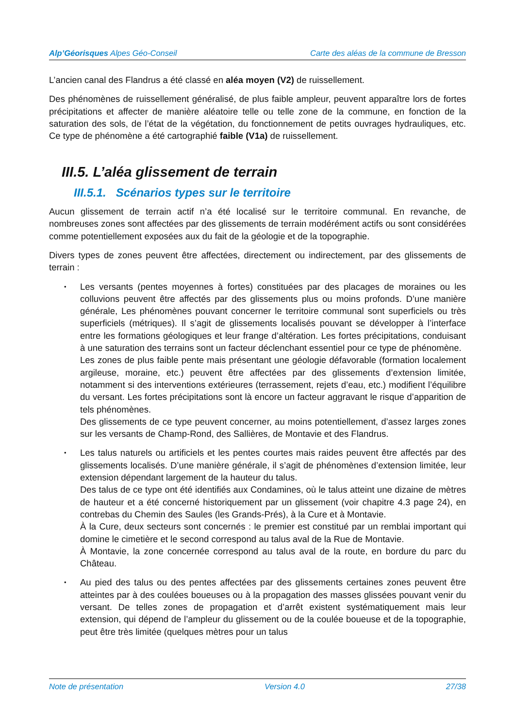Alp’Géorisques Alpes Géo-Conseil Carte des aléas de la commune de Bresson
L’ancien canal des Flandrus a été classé en aléa moyen (V2) de ruissellement.
Des phénomènes de ruissellement généralisé, de plus faible ampleur, peuvent apparaître lors de fortes précipitations et affecter de manière aléatoire telle ou telle zone de la commune, en fonction de la saturation des sols, de l’état de la végétation, du fonctionnement de petits ouvrages hydrauliques, etc. Ce type de phénomène a été cartographié faible (V1a) de ruissellement.
III.5. L’aléa glissement de terrain
III.5.1. Scénarios types sur le territoire
Aucun glissement de terrain actif n’a été localisé sur le territoire communal. En revanche, de nombreuses zones sont affectées par des glissements de terrain modérément actifs ou sont considérées comme potentiellement exposées aux du fait de la géologie et de la topographie.
Divers types de zones peuvent être affectées, directement ou indirectement, par des glissements de terrain :
• Les versants (pentes moyennes à fortes) constituées par des placages de moraines ou les colluvions peuvent être affectés par des glissements plus ou moins profonds. D’une manière générale, Les phénomènes pouvant concerner le territoire communal sont superficiels ou très superficiels (métriques). Il s’agit de glissements localisés pouvant se développer à l’interface entre les formations géologiques et leur frange d’altération. Les fortes précipitations, conduisant à une saturation des terrains sont un facteur déclenchant essentiel pour ce type de phénomène.
Les zones de plus faible pente mais présentant une géologie défavorable (formation localement argileuse, moraine, etc.) peuvent être affectées par des glissements d’extension limitée, notamment si des interventions extérieures (terrassement, rejets d’eau, etc.) modifient l’équilibre du versant. Les fortes précipitations sont là encore un facteur aggravant le risque d’apparition de tels phénomènes.
Des glissements de ce type peuvent concerner, au moins potentiellement, d’assez larges zones sur les versants de Champ-Rond, des Sallières, de Montavie et des Flandrus.
• Les talus naturels ou artificiels et les pentes courtes mais raides peuvent être affectés par des glissements localisés. D’une manière générale, il s’agit de phénomènes d’extension limitée, leur extension dépendant largement de la hauteur du talus.
Des talus de ce type ont été identifiés aux Condamines, où le talus atteint une dizaine de mètres de hauteur et a été concerné historiquement par un glissement (voir chapitre 4.3 page 24), en contrebas du Chemin des Saules (les Grands-Prés), à la Cure et à Montavie.
À la Cure, deux secteurs sont concernés : le premier est constitué par un remblai important qui domine le cimetière et le second correspond au talus aval de la Rue de Montavie.
À Montavie, la zone concernée correspond au talus aval de la route, en bordure du parc du Château.
• Au pied des talus ou des pentes affectées par des glissements certaines zones peuvent être atteintes par à des coulées boueuses ou à la propagation des masses glissées pouvant venir du versant. De telles zones de propagation et d’arrêt existent systématiquement mais leur extension, qui dépend de l’ampleur du glissement ou de la coulée boueuse et de la topographie, peut être très limitée (quelques mètres pour un talus
Note de présentation Version 4.0 27/38